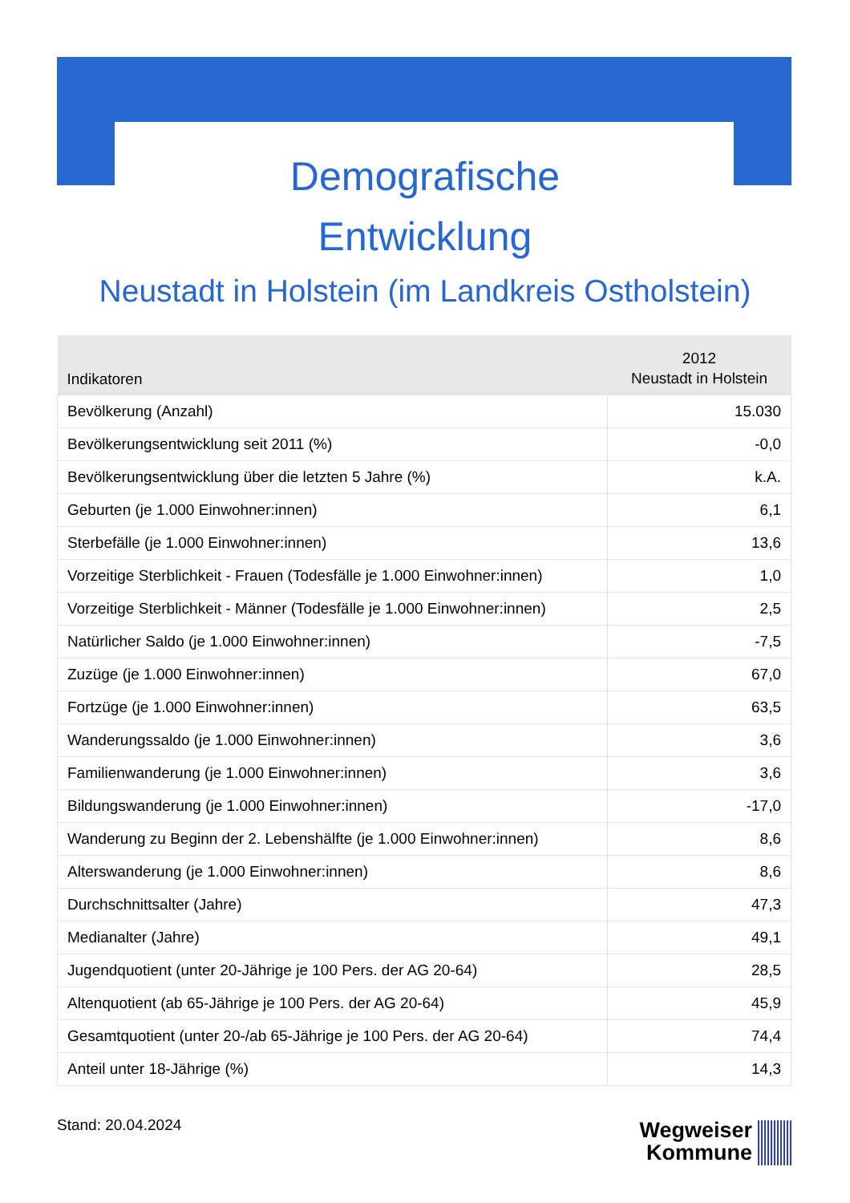Demografische
Entwicklung
Neustadt in Holstein (im Landkreis Ostholstein)
| Indikatoren | 2012 Neustadt in Holstein |
| --- | --- |
| Bevölkerung (Anzahl) | 15.030 |
| Bevölkerungsentwicklung seit 2011 (%) | -0,0 |
| Bevölkerungsentwicklung über die letzten 5 Jahre (%) | k.A. |
| Geburten (je 1.000 Einwohner:innen) | 6,1 |
| Sterbefälle (je 1.000 Einwohner:innen) | 13,6 |
| Vorzeitige Sterblichkeit - Frauen (Todesfälle je 1.000 Einwohner:innen) | 1,0 |
| Vorzeitige Sterblichkeit - Männer (Todesfälle je 1.000 Einwohner:innen) | 2,5 |
| Natürlicher Saldo (je 1.000 Einwohner:innen) | -7,5 |
| Zuzüge (je 1.000 Einwohner:innen) | 67,0 |
| Fortzüge (je 1.000 Einwohner:innen) | 63,5 |
| Wanderungssaldo (je 1.000 Einwohner:innen) | 3,6 |
| Familienwanderung (je 1.000 Einwohner:innen) | 3,6 |
| Bildungswanderung (je 1.000 Einwohner:innen) | -17,0 |
| Wanderung zu Beginn der 2. Lebenshälfte (je 1.000 Einwohner:innen) | 8,6 |
| Alterswanderung (je 1.000 Einwohner:innen) | 8,6 |
| Durchschnittsalter (Jahre) | 47,3 |
| Medianalter (Jahre) | 49,1 |
| Jugendquotient (unter 20-Jährige je 100 Pers. der AG 20-64) | 28,5 |
| Altenquotient (ab 65-Jährige je 100 Pers. der AG 20-64) | 45,9 |
| Gesamtquotient (unter 20-/ab 65-Jährige je 100 Pers. der AG 20-64) | 74,4 |
| Anteil unter 18-Jährige (%) | 14,3 |
Stand: 20.04.2024
Wegweiser
Kommune